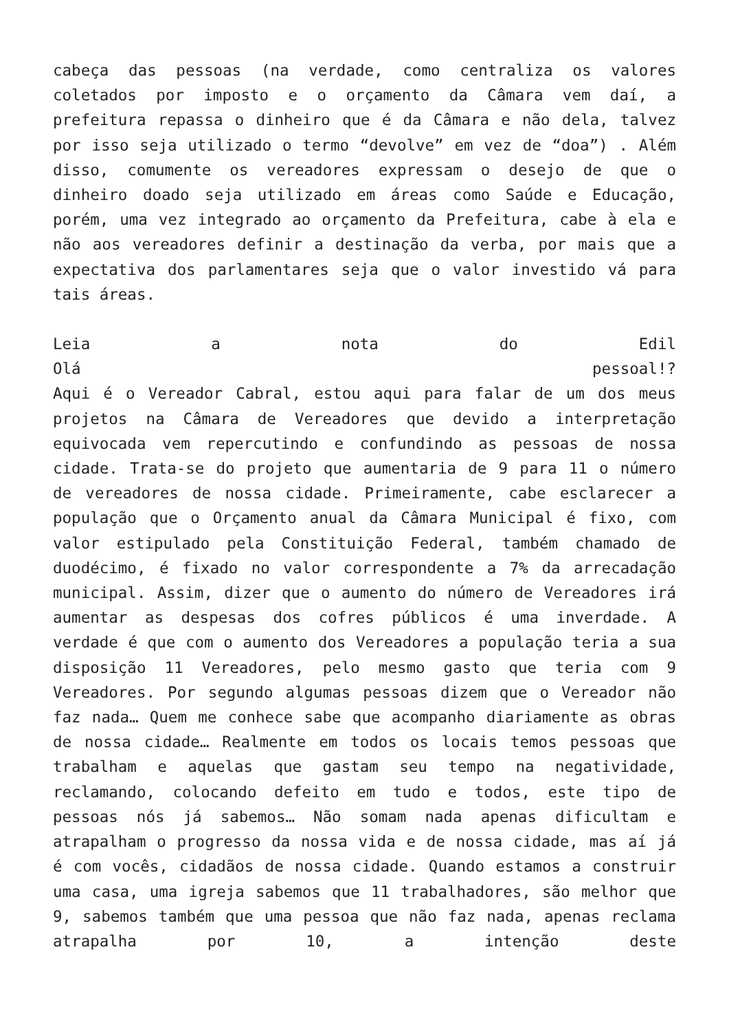cabeça das pessoas (na verdade, como centraliza os valores coletados por imposto e o orçamento da Câmara vem daí, a prefeitura repassa o dinheiro que é da Câmara e não dela, talvez por isso seja utilizado o termo “devolve” em vez de “doa”) . Além disso, comumente os vereadores expressam o desejo de que o dinheiro doado seja utilizado em áreas como Saúde e Educação, porém, uma vez integrado ao orçamento da Prefeitura, cabe à ela e não aos vereadores definir a destinação da verba, por mais que a expectativa dos parlamentares seja que o valor investido vá para tais áreas.
Leia a nota do Edil
Olá pessoal!?
Aqui é o Vereador Cabral, estou aqui para falar de um dos meus projetos na Câmara de Vereadores que devido a interpretação equivocada vem repercutindo e confundindo as pessoas de nossa cidade. Trata-se do projeto que aumentaria de 9 para 11 o número de vereadores de nossa cidade. Primeiramente, cabe esclarecer a população que o Orçamento anual da Câmara Municipal é fixo, com valor estipulado pela Constituição Federal, também chamado de duodécimo, é fixado no valor correspondente a 7% da arrecadação municipal. Assim, dizer que o aumento do número de Vereadores irá aumentar as despesas dos cofres públicos é uma inverdade. A verdade é que com o aumento dos Vereadores a população teria a sua disposição 11 Vereadores, pelo mesmo gasto que teria com 9 Vereadores. Por segundo algumas pessoas dizem que o Vereador não faz nada… Quem me conhece sabe que acompanho diariamente as obras de nossa cidade… Realmente em todos os locais temos pessoas que trabalham e aquelas que gastam seu tempo na negatividade, reclamando, colocando defeito em tudo e todos, este tipo de pessoas nós já sabemos… Não somam nada apenas dificultam e atrapalham o progresso da nossa vida e de nossa cidade, mas aí já é com vocês, cidadãos de nossa cidade. Quando estamos a construir uma casa, uma igreja sabemos que 11 trabalhadores, são melhor que 9, sabemos também que uma pessoa que não faz nada, apenas reclama atrapalha por 10, a intenção deste